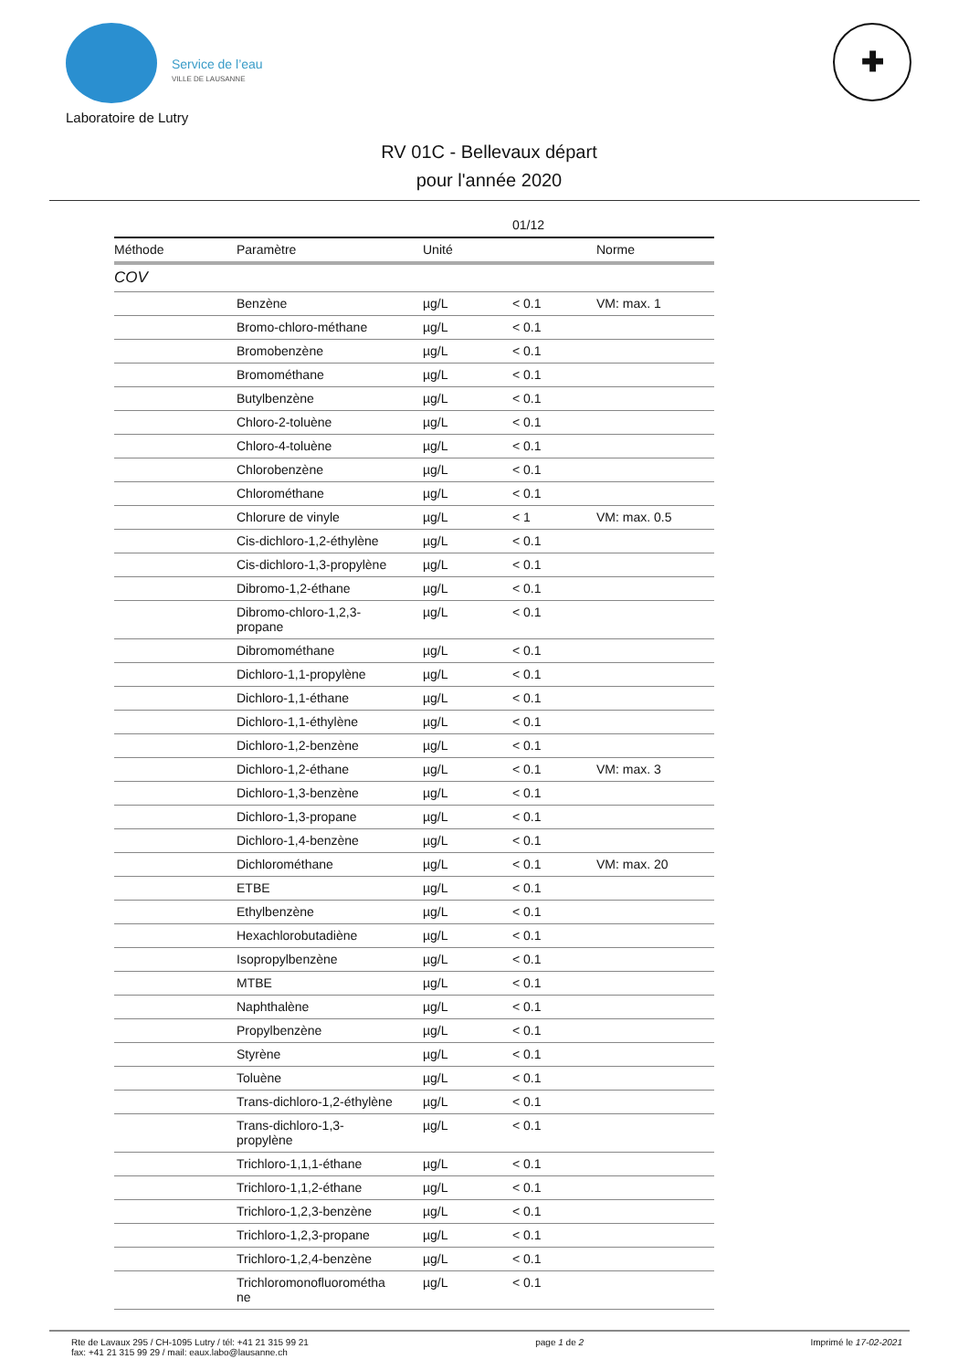Service de l’eau
VILLE DE LAUSANNE
✚
Laboratoire de Lutry
RV 01C - Bellevaux départ
pour l'année 2020
| | | | 01/12 | |
| --- | --- | --- | --- | --- |
| Méthode | Paramètre | Unité | | Norme |
| COV | | | | |
| | Benzène | µg/L | < 0.1 | VM: max. 1 |
| | Bromo-chloro-méthane | µg/L | < 0.1 | |
| | Bromobenzène | µg/L | < 0.1 | |
| | Bromométhane | µg/L | < 0.1 | |
| | Butylbenzène | µg/L | < 0.1 | |
| | Chloro-2-toluène | µg/L | < 0.1 | |
| | Chloro-4-toluène | µg/L | < 0.1 | |
| | Chlorobenzène | µg/L | < 0.1 | |
| | Chlorométhane | µg/L | < 0.1 | |
| | Chlorure de vinyle | µg/L | < 1 | VM: max. 0.5 |
| | Cis-dichloro-1,2-éthylène | µg/L | < 0.1 | |
| | Cis-dichloro-1,3-propylène | µg/L | < 0.1 | |
| | Dibromo-1,2-éthane | µg/L | < 0.1 | |
| | Dibromo-chloro-1,2,3- propane | µg/L | < 0.1 | |
| | Dibromométhane | µg/L | < 0.1 | |
| | Dichloro-1,1-propylène | µg/L | < 0.1 | |
| | Dichloro-1,1-éthane | µg/L | < 0.1 | |
| | Dichloro-1,1-éthylène | µg/L | < 0.1 | |
| | Dichloro-1,2-benzène | µg/L | < 0.1 | |
| | Dichloro-1,2-éthane | µg/L | < 0.1 | VM: max. 3 |
| | Dichloro-1,3-benzène | µg/L | < 0.1 | |
| | Dichloro-1,3-propane | µg/L | < 0.1 | |
| | Dichloro-1,4-benzène | µg/L | < 0.1 | |
| | Dichlorométhane | µg/L | < 0.1 | VM: max. 20 |
| | ETBE | µg/L | < 0.1 | |
| | Ethylbenzène | µg/L | < 0.1 | |
| | Hexachlorobutadiène | µg/L | < 0.1 | |
| | Isopropylbenzène | µg/L | < 0.1 | |
| | MTBE | µg/L | < 0.1 | |
| | Naphthalène | µg/L | < 0.1 | |
| | Propylbenzène | µg/L | < 0.1 | |
| | Styrène | µg/L | < 0.1 | |
| | Toluène | µg/L | < 0.1 | |
| | Trans-dichloro-1,2-éthylène | µg/L | < 0.1 | |
| | Trans-dichloro-1,3- propylène | µg/L | < 0.1 | |
| | Trichloro-1,1,1-éthane | µg/L | < 0.1 | |
| | Trichloro-1,1,2-éthane | µg/L | < 0.1 | |
| | Trichloro-1,2,3-benzène | µg/L | < 0.1 | |
| | Trichloro-1,2,3-propane | µg/L | < 0.1 | |
| | Trichloro-1,2,4-benzène | µg/L | < 0.1 | |
| | Trichloromonofluorométha ne | µg/L | < 0.1 | |
Rte de Lavaux 295 / CH-1095 Lutry / tél: +41 21 315 99 21
fax: +41 21 315 99 29 / mail: eaux.labo@lausanne.ch
page 1 de 2 Imprimé le 17-02-2021